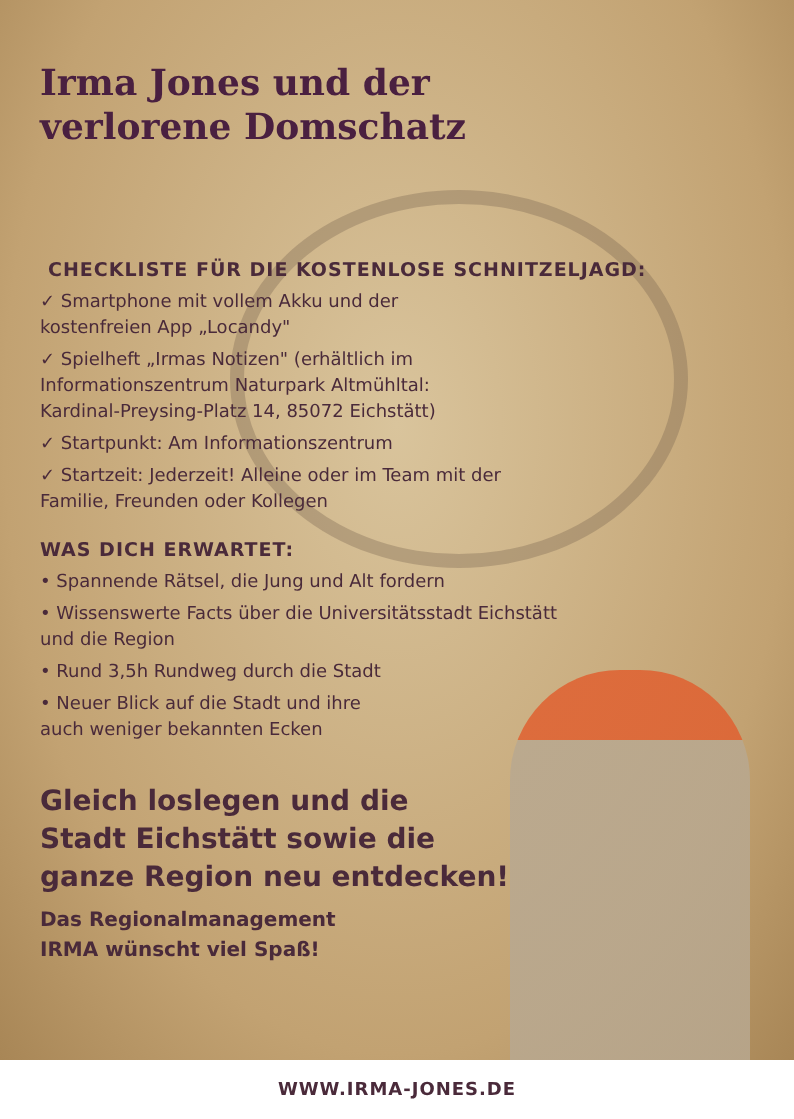Irma Jones und der
verlorene Domschatz
CHECKLISTE FÜR DIE KOSTENLOSE SCHNITZELJAGD:
✓ Smartphone mit vollem Akku und der
kostenfreien App „Locandy"
✓ Spielheft „Irmas Notizen" (erhältlich im
Informationszentrum Naturpark Altmühltal:
Kardinal-Preysing-Platz 14, 85072 Eichstätt)
✓ Startpunkt: Am Informationszentrum
✓ Startzeit: Jederzeit! Alleine oder im Team mit der
Familie, Freunden oder Kollegen
WAS DICH ERWARTET:
• Spannende Rätsel, die Jung und Alt fordern
• Wissenswerte Facts über die Universitätsstadt Eichstätt
und die Region
• Rund 3,5h Rundweg durch die Stadt
• Neuer Blick auf die Stadt und ihre
auch weniger bekannten Ecken
Gleich loslegen und die
Stadt Eichstätt sowie die
ganze Region neu entdecken!
Das Regionalmanagement
IRMA wünscht viel Spaß!
WWW.IRMA-JONES.DE